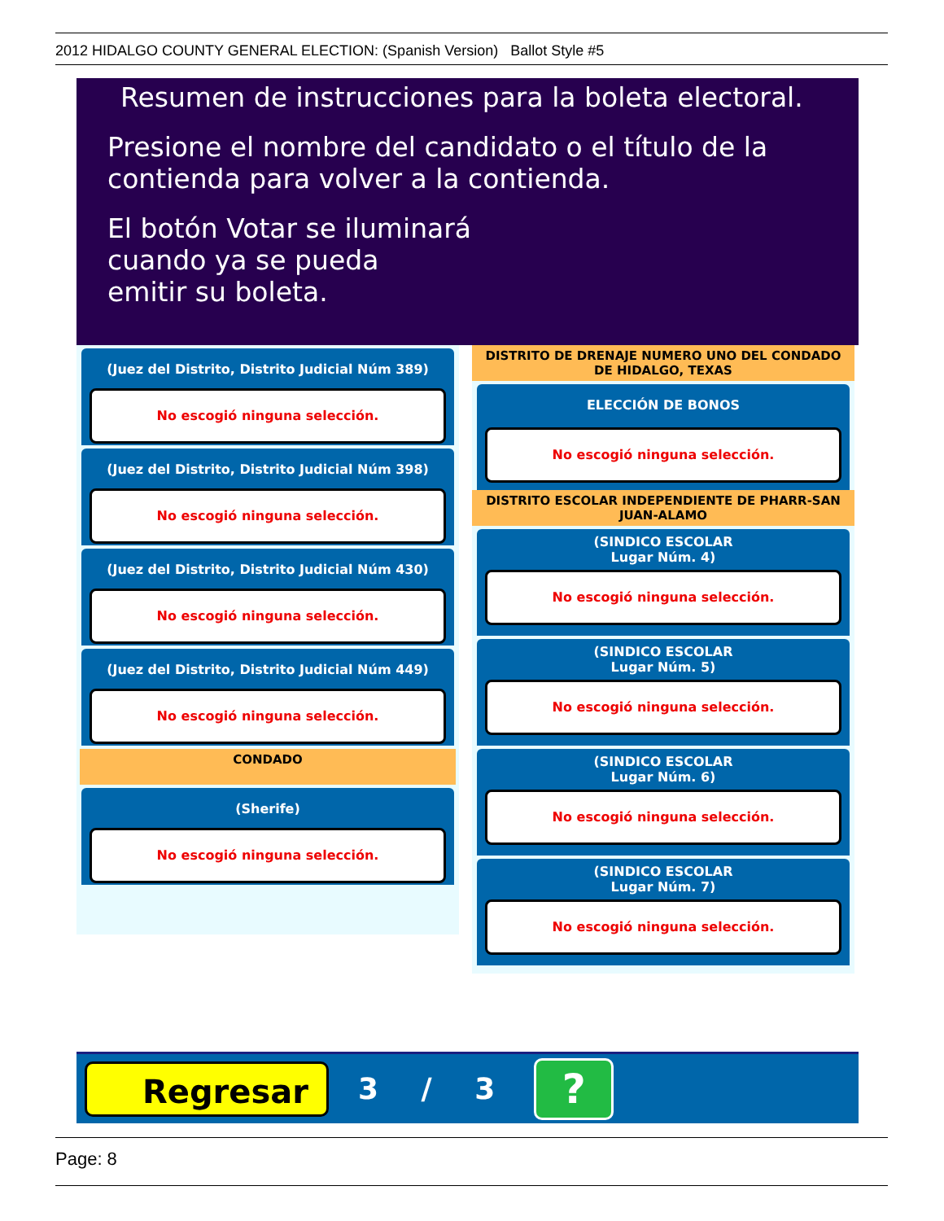2012 HIDALGO COUNTY GENERAL ELECTION: (Spanish Version) Ballot Style #5
Resumen de instrucciones para la boleta electoral.
Presione el nombre del candidato o el título de la
contienda para volver a la contienda.
El botón Votar se iluminará
cuando ya se pueda
emitir su boleta.
(Juez del Distrito, Distrito Judicial Núm 389)
No escogió ninguna selección.
(Juez del Distrito, Distrito Judicial Núm 398)
No escogió ninguna selección.
(Juez del Distrito, Distrito Judicial Núm 430)
No escogió ninguna selección.
(Juez del Distrito, Distrito Judicial Núm 449)
No escogió ninguna selección.
CONDADO
(Sherife)
No escogió ninguna selección.
DISTRITO DE DRENAJE NUMERO UNO DEL CONDADO
DE HIDALGO, TEXAS
ELECCIÓN DE BONOS
No escogió ninguna selección.
DISTRITO ESCOLAR INDEPENDIENTE DE PHARR-SAN
JUAN-ALAMO
(SINDICO ESCOLAR
Lugar Núm. 4)
No escogió ninguna selección.
(SINDICO ESCOLAR
Lugar Núm. 5)
No escogió ninguna selección.
(SINDICO ESCOLAR
Lugar Núm. 6)
No escogió ninguna selección.
(SINDICO ESCOLAR
Lugar Núm. 7)
No escogió ninguna selección.
Regresar
3 / 3
?
Page: 8